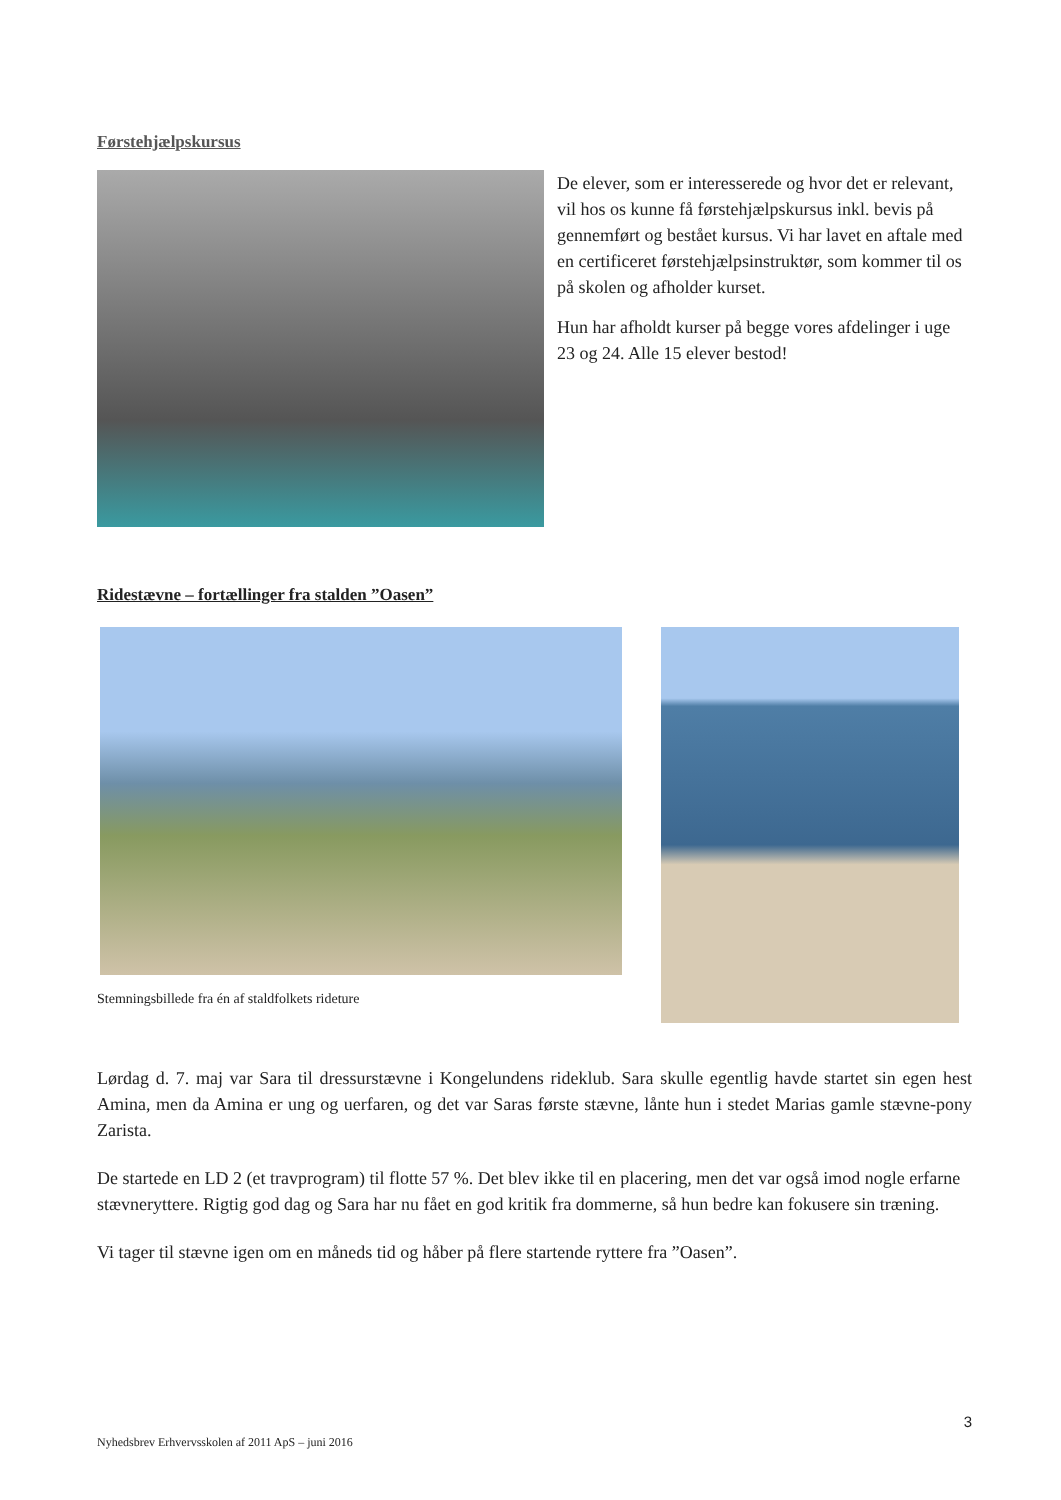Førstehjælpskursus
De elever, som er interesserede og hvor det er relevant, vil hos os kunne få førstehjælpskursus inkl. bevis på gennemført og bestået kursus. Vi har lavet en aftale med en certificeret førstehjælpsinstruktør, som kommer til os på skolen og afholder kurset.
Hun har afholdt kurser på begge vores afdelinger i uge 23 og 24. Alle 15 elever bestod!
Ridestævne – fortællinger fra stalden ”Oasen”
Stemningsbillede fra én af staldfolkets rideture
Lørdag d. 7. maj var Sara til dressurstævne i Kongelundens rideklub. Sara skulle egentlig havde startet sin egen hest Amina, men da Amina er ung og uerfaren, og det var Saras første stævne, lånte hun i stedet Marias gamle stævne-pony Zarista.
De startede en LD 2 (et travprogram) til flotte 57 %. Det blev ikke til en placering, men det var også imod nogle erfarne stævneryttere. Rigtig god dag og Sara har nu fået en god kritik fra dommerne, så hun bedre kan fokusere sin træning.
Vi tager til stævne igen om en måneds tid og håber på flere startende ryttere fra ”Oasen”.
3
Nyhedsbrev Erhvervsskolen af 2011 ApS – juni 2016